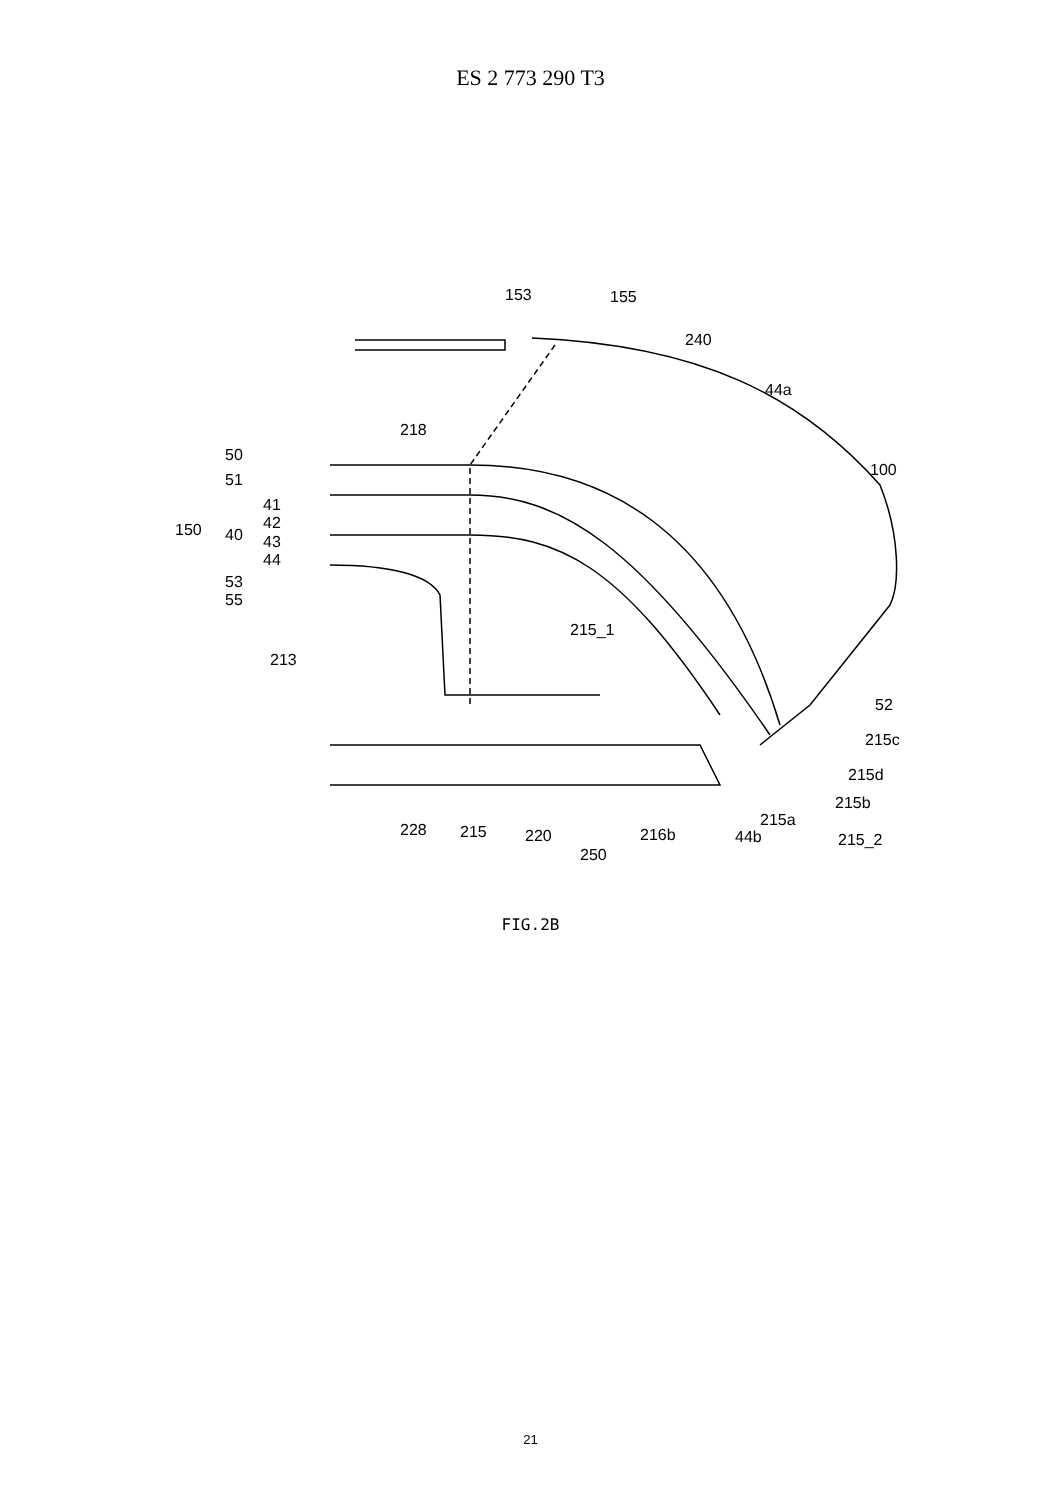ES 2 773 290 T3
153
155
240
44a
218
100
50
51
41
42
43
44
150
40
53
55
215_1
213
52
215c
215d
215b
215a
215_2
228
215
220
250
216b
44b
FIG.2B
21